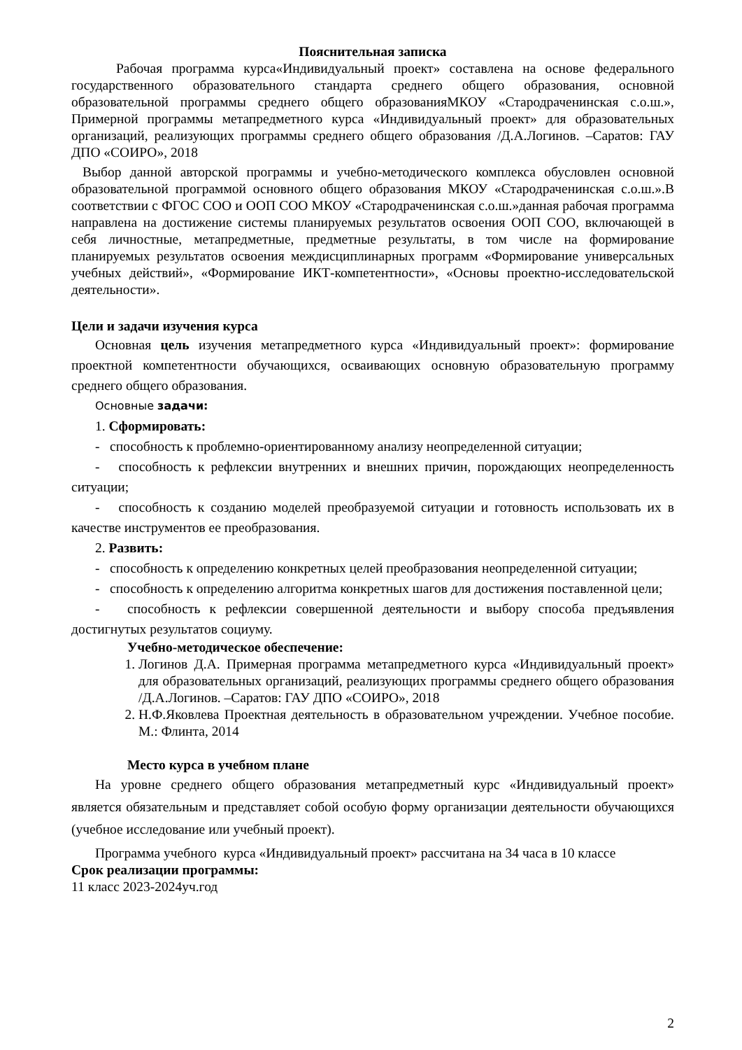Пояснительная записка
Рабочая программа курса«Индивидуальный проект» составлена на основе федерального государственного образовательного стандарта среднего общего образования, основной образовательной программы среднего общего образованияМКОУ «Стародраченинская с.о.ш.», Примерной программы метапредметного курса «Индивидуальный проект» для образовательных организаций, реализующих программы среднего общего образования /Д.А.Логинов. –Саратов: ГАУ ДПО «СОИРО», 2018
Выбор данной авторской программы и учебно-методического комплекса обусловлен основной образовательной программой основного общего образования МКОУ «Стародраченинская с.о.ш.».В соответствии с ФГОС СОО и ООП СОО МКОУ «Стародраченинская с.о.ш.»данная рабочая программа направлена на достижение системы планируемых результатов освоения ООП СОО, включающей в себя личностные, метапредметные, предметные результаты, в том числе на формирование планируемых результатов освоения междисциплинарных программ «Формирование универсальных учебных действий», «Формирование ИКТ-компетентности», «Основы проектно-исследовательской деятельности».
Цели и задачи изучения курса
Основная цель изучения метапредметного курса «Индивидуальный проект»: формирование проектной компетентности обучающихся, осваивающих основную образовательную программу среднего общего образования.
Основные задачи:
1. Сформировать:
- способность к проблемно-ориентированному анализу неопределенной ситуации;
- способность к рефлексии внутренних и внешних причин, порождающих неопределенность ситуации;
- способность к созданию моделей преобразуемой ситуации и готовность использовать их в качестве инструментов ее преобразования.
2. Развить:
- способность к определению конкретных целей преобразования неопределенной ситуации;
- способность к определению алгоритма конкретных шагов для достижения поставленной цели;
- способность к рефлексии совершенной деятельности и выбору способа предъявления достигнутых результатов социуму.
Учебно-методическое обеспечение:
1. Логинов Д.А. Примерная программа метапредметного курса «Индивидуальный проект» для образовательных организаций, реализующих программы среднего общего образования /Д.А.Логинов. –Саратов: ГАУ ДПО «СОИРО», 2018
2. Н.Ф.Яковлева Проектная деятельность в образовательном учреждении. Учебное пособие. М.: Флинта, 2014
Место курса в учебном плане
На уровне среднего общего образования метапредметный курс «Индивидуальный проект» является обязательным и представляет собой особую форму организации деятельности обучающихся (учебное исследование или учебный проект).
Программа учебного курса «Индивидуальный проект» рассчитана на 34 часа в 10 классе
Срок реализации программы:
11 класс 2023-2024уч.год
2